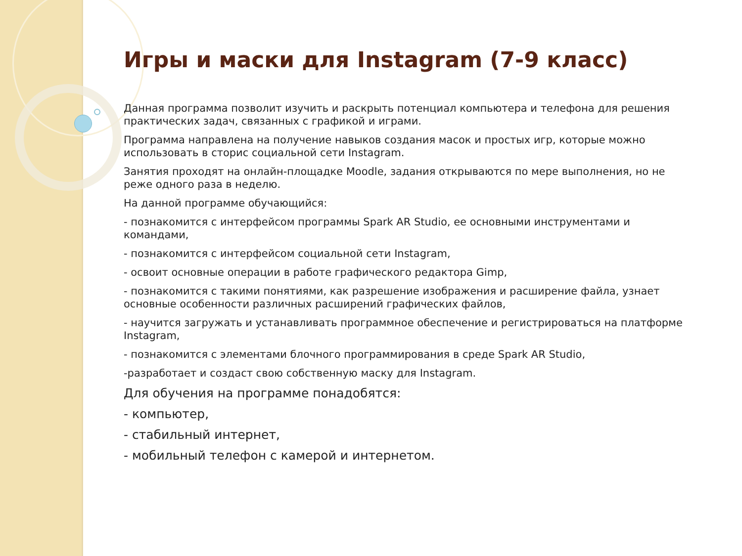Игры и маски для Instagram (7-9 класс)
Данная программа позволит изучить и раскрыть потенциал компьютера и телефона для решения практических задач, связанных с графикой и играми.
Программа направлена на получение навыков создания масок и простых игр, которые можно использовать в сторис социальной сети Instagram.
Занятия проходят на онлайн-площадке Moodle, задания открываются по мере выполнения, но не реже одного раза в неделю.
На данной программе обучающийся:
- познакомится с интерфейсом программы Spark AR Studio, ее основными инструментами и командами,
- познакомится с интерфейсом социальной сети Instagram,
- освоит основные операции в работе графического редактора Gimp,
- познакомится с такими понятиями, как разрешение изображения и расширение файла, узнает основные особенности различных расширений графических файлов,
- научится загружать и устанавливать программное обеспечение и регистрироваться на платформе Instagram,
- познакомится с элементами блочного программирования в среде Spark AR Studio,
-разработает и создаст свою собственную маску для Instagram.
Для обучения на программе понадобятся:
- компьютер,
- стабильный интернет,
- мобильный телефон с камерой и интернетом.